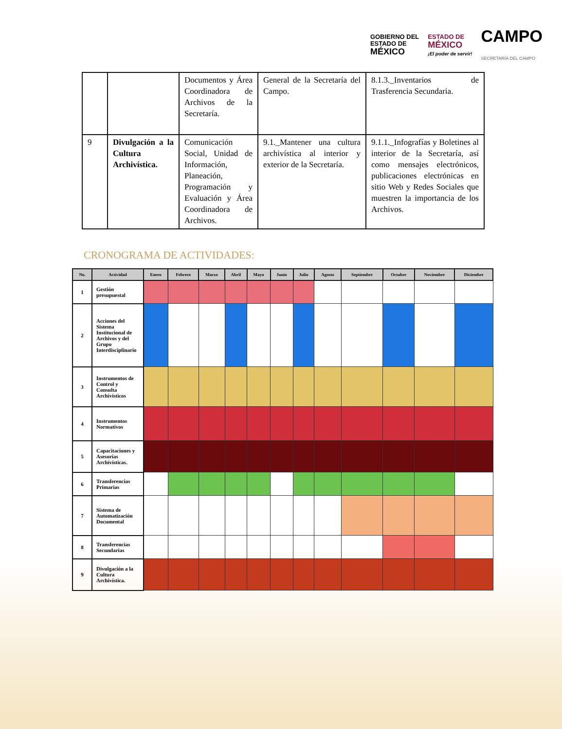GOBIERNO DEL
ESTADO DE
MÉXICO
ESTADO DE
MÉXICO
¡El poder de servir!
CAMPO
SECRETARÍA DEL CAMPO
| | | Documentos y Área Coordinadora de Archivos de la Secretaría. | General de la Secretaría del Campo. | 8.1.3._Inventarios de Trasferencia Secundaria. |
| 9 | Divulgación a la Cultura Archivística. | Comunicación Social, Unidad de Información, Planeación, Programación y Evaluación y Área Coordinadora de Archivos. | 9.1._Mantener una cultura archivística al interior y exterior de la Secretaría. | 9.1.1._Infografías y Boletines al interior de la Secretaría, así como mensajes electrónicos, publicaciones electrónicas en sitio Web y Redes Sociales que muestren la importancia de los Archivos. |
CRONOGRAMA DE ACTIVIDADES:
| No. | Actividad | Enero | Febrero | Marzo | Abril | Mayo | Junio | Julio | Agosto | Septiembre | Octubre | Noviembre | Diciembre |
| --- | --- | --- | --- | --- | --- | --- | --- | --- | --- | --- | --- | --- | --- |
| 1 | Gestión presupuestal | | | | | | | | | | | | |
| 2 | Acciones del Sistema Institucional de Archivos y del Grupo Interdisciplinario | | | | | | | | | | | | |
| 3 | Instrumentos de Control y Consulta Archivísticos | | | | | | | | | | | | |
| 4 | Instrumentos Normativos | | | | | | | | | | | | |
| 5 | Capacitaciones y Asesorías Archivísticas. | | | | | | | | | | | | |
| 6 | Transferencias Primarias | | | | | | | | | | | | |
| 7 | Sistema de Automatización Documental | | | | | | | | | | | | |
| 8 | Transferencias Secundarias | | | | | | | | | | | | |
| 9 | Divulgación a la Cultura Archivística. | | | | | | | | | | | | |